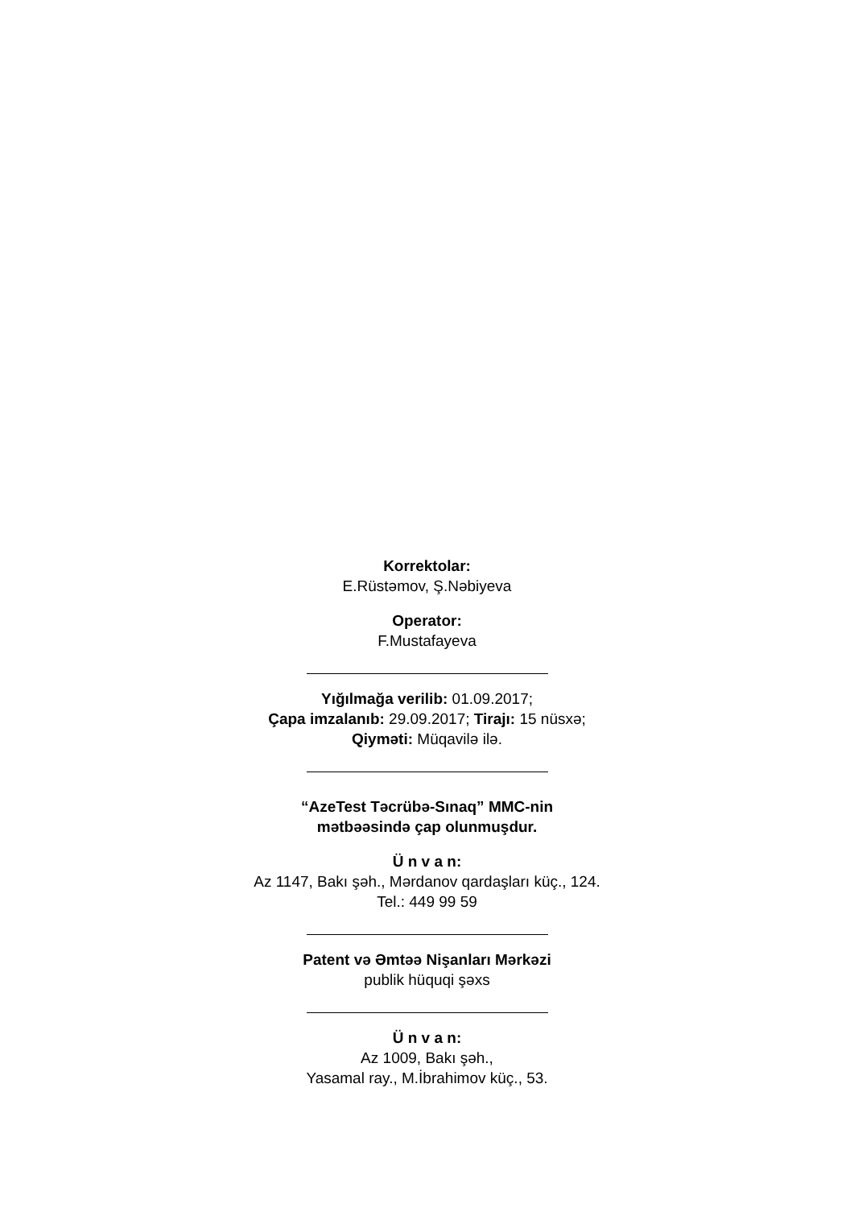Korrektolar:
E.Rüstəmov, Ş.Nəbiyeva
Operator:
F.Mustafayeva
Yığılmağa verilib: 01.09.2017;
Çapa imzalanıb: 29.09.2017; Tirajı: 15 nüsxə;
Qiyməti: Müqavilə ilə.
“AzeTest Təcrübə-Sınaq” MMC-nin
mətbəəsində çap olunmuşdur.
Ü n v a n:
Az 1147, Bakı şəh., Mərdanov qardaşları küç., 124.
Tel.: 449 99 59
Patent və Əmtəə Nişanları Mərkəzi
publik hüquqi şəxs
Ü n v a n:
Az 1009, Bakı şəh.,
Yasamal ray., M.İbrahimov küç., 53.